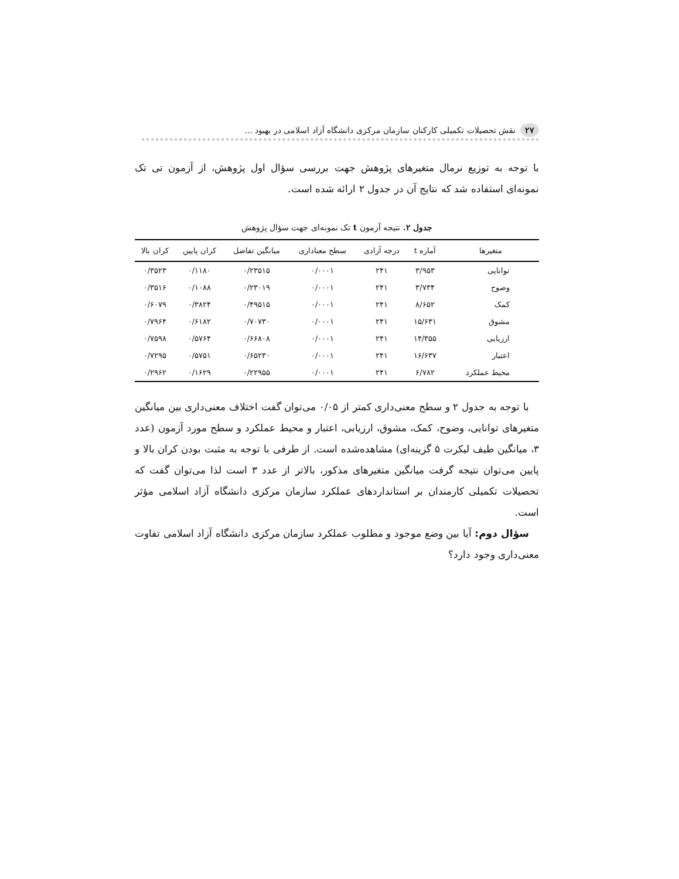۲۷ نقش تحصیلات تکمیلی کارکنان سازمان مرکزی دانشگاه آزاد اسلامی در بهبود ...
با توجه به توزیع نرمال متغیرهای پژوهش جهت بررسی سؤال اول پژوهش، از آزمون تی تک نمونه‌ای استفاده شد که نتایج آن در جدول ۲ ارائه شده است.
جدول ۲. نتیجه آزمون t تک نمونه‌ای جهت سؤال پژوهش
| متغیرها | آماره t | درجه آزادی | سطح معناداری | میانگین تفاضل | کران پایین | کران بالا |
| --- | --- | --- | --- | --- | --- | --- |
| توانایی | ۳/۹۵۳ | ۲۴۱ | ۰/۰۰۰۱ | ۰/۲۳۵۱۵ | ۰/۱۱۸۰ | ۰/۳۵۲۳ |
| وضوح | ۳/۷۳۴ | ۲۴۱ | ۰/۰۰۰۱ | ۰/۲۳۰۱۹ | ۰/۱۰۸۸ | ۰/۳۵۱۶ |
| کمک | ۸/۶۵۲ | ۲۴۱ | ۰/۰۰۰۱ | ۰/۴۹۵۱۵ | ۰/۳۸۲۴ | ۰/۶۰۷۹ |
| مشوق | ۱۵/۶۳۱ | ۲۴۱ | ۰/۰۰۰۱ | ۰/۷۰۷۳۰ | ۰/۶۱۸۲ | ۰/۷۹۶۴ |
| ارزیابی | ۱۴/۳۵۵ | ۲۴۱ | ۰/۰۰۰۱ | ۰/۶۶۸۰۸ | ۰/۵۷۶۴ | ۰/۷۵۹۸ |
| اعتبار | ۱۶/۶۳۷ | ۲۴۱ | ۰/۰۰۰۱ | ۰/۶۵۲۳۰ | ۰/۵۷۵۱ | ۰/۷۲۹۵ |
| محیط عملکرد | ۶/۷۸۲ | ۲۴۱ | ۰/۰۰۰۱ | ۰/۲۲۹۵۵ | ۰/۱۶۲۹ | ۰/۲۹۶۲ |
با توجه به جدول ۲ و سطح معنی‌داری کمتر از ۰/۰۵ می‌توان گفت اختلاف معنی‌داری بین میانگین متغیرهای توانایی، وضوح، کمک، مشوق، ارزیابی، اعتبار و محیط عملکرد و سطح مورد آزمون (عدد ۳، میانگین طیف لیکرت ۵ گزینه‌ای) مشاهده‌شده است. از طرفی با توجه به مثبت بودن کران بالا و پایین می‌توان نتیجه گرفت میانگین متغیرهای مذکور، بالاتر از عدد ۳ است لذا می‌توان گفت که تحصیلات تکمیلی کارمندان بر استانداردهای عملکرد سازمان مرکزی دانشگاه آزاد اسلامی مؤثر است.
سؤال دوم: آیا بین وضع موجود و مطلوب عملکرد سازمان مرکزی دانشگاه آزاد اسلامی تفاوت معنی‌داری وجود دارد؟